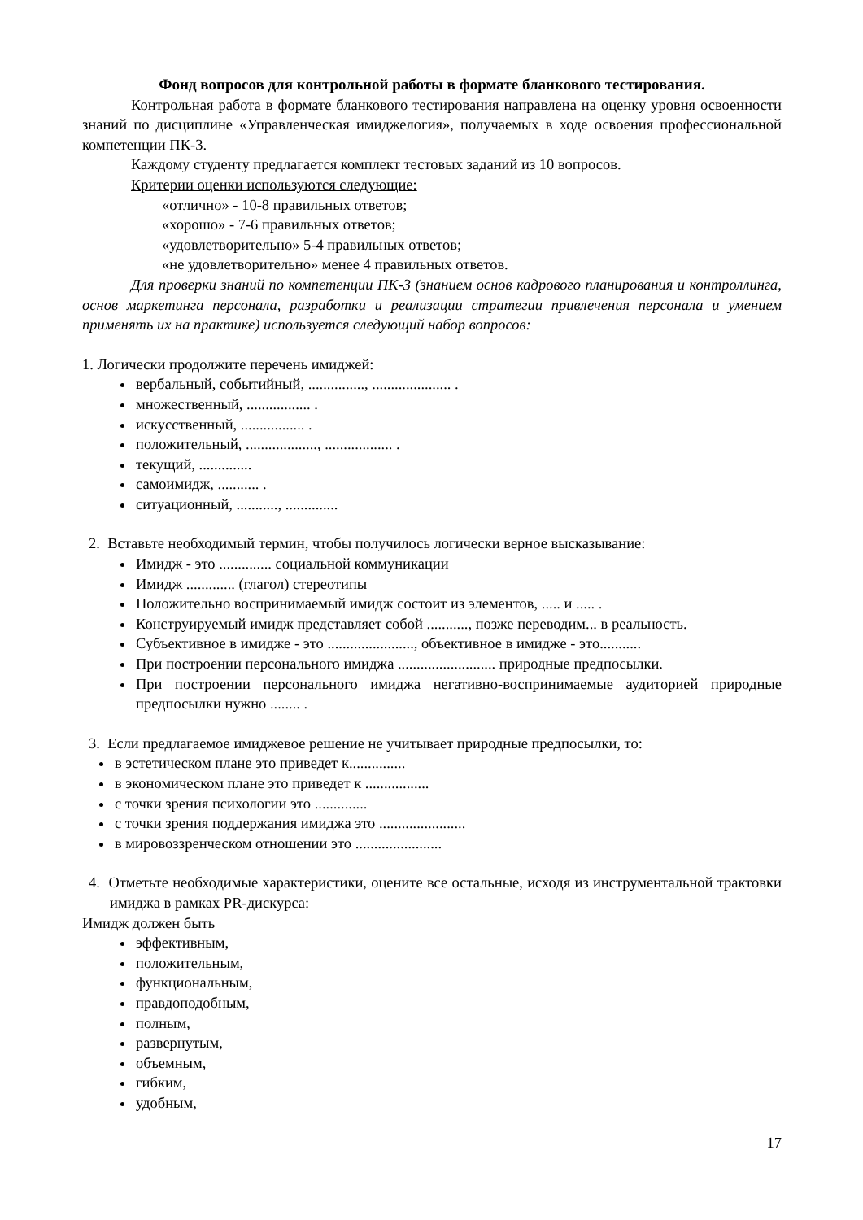Фонд вопросов для контрольной работы в формате бланкового тестирования.
Контрольная работа в формате бланкового тестирования направлена на оценку уровня освоенности знаний по дисциплине «Управленческая имиджелогия», получаемых в ходе освоения профессиональной компетенции ПК-3.
Каждому студенту предлагается комплект тестовых заданий из 10 вопросов.
Критерии оценки используются следующие:
«отлично» - 10-8 правильных ответов;
«хорошо» - 7-6 правильных ответов;
«удовлетворительно» 5-4 правильных ответов;
«не удовлетворительно» менее 4 правильных ответов.
Для проверки знаний по компетенции ПК-3 (знанием основ кадрового планирования и контроллинга, основ маркетинга персонала, разработки и реализации стратегии привлечения персонала и умением применять их на практике) используется следующий набор вопросов:
1. Логически продолжите перечень имиджей:
вербальный, событийный, ..............., ..................... .
множественный, ................. .
искусственный, ................. .
положительный, ..................., .................. .
текущий, ..............
самоимидж, ........... .
ситуационный, ..........., ..............
2. Вставьте необходимый термин, чтобы получилось логически верное высказывание:
Имидж - это .............. социальной коммуникации
Имидж ............. (глагол) стереотипы
Положительно воспринимаемый имидж состоит из элементов, ..... и ..... .
Конструируемый имидж представляет собой ..........., позже переводим... в реальность.
Субъективное в имидже - это ......................., объективное в имидже - это...........
При построении персонального имиджа .......................... природные предпосылки.
При построении персонального имиджа негативно-воспринимаемые аудиторией природные предпосылки нужно ........ .
3. Если предлагаемое имиджевое решение не учитывает природные предпосылки, то:
в эстетическом плане это приведет к...............
в экономическом плане это приведет к .................
с точки зрения психологии это ..............
с точки зрения поддержания имиджа это .......................
в мировоззренческом отношении это .......................
4. Отметьте необходимые характеристики, оцените все остальные, исходя из инструментальной трактовки имиджа в рамках PR-дискурса:
Имидж должен быть
эффективным,
положительным,
функциональным,
правдоподобным,
полным,
развернутым,
объемным,
гибким,
удобным,
17